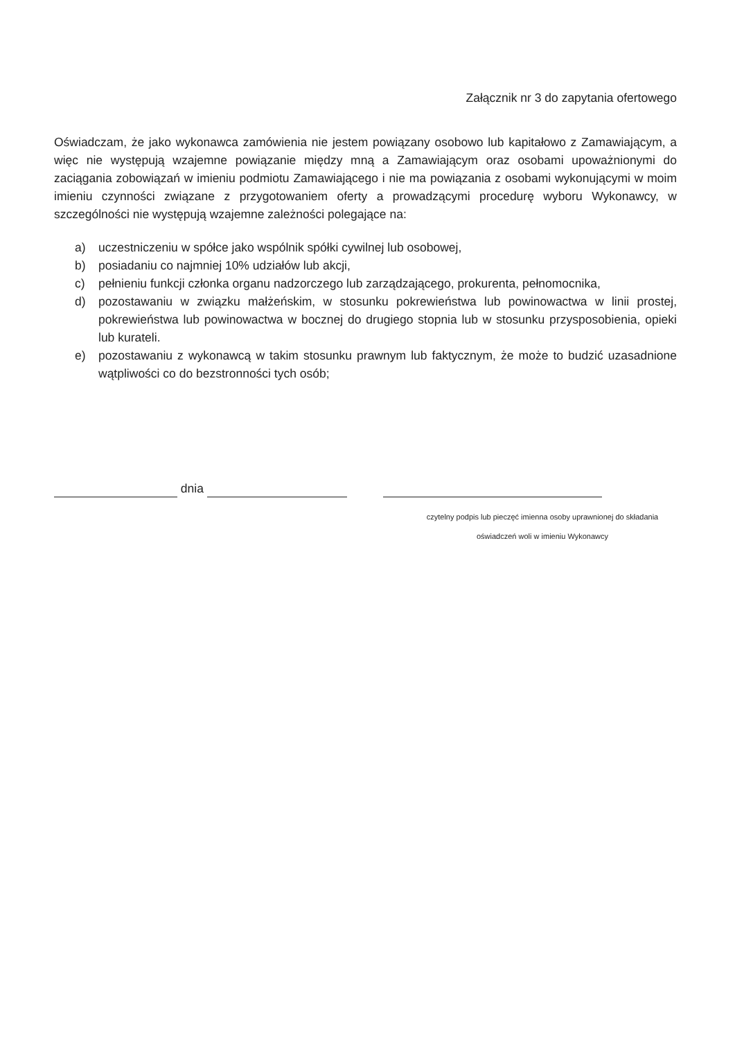Załącznik nr 3 do zapytania ofertowego
Oświadczam, że jako wykonawca zamówienia nie jestem powiązany osobowo lub kapitałowo z Zamawiającym, a więc nie występują wzajemne powiązanie między mną a Zamawiającym oraz osobami upoważnionymi do zaciągania zobowiązań w imieniu podmiotu Zamawiającego i nie ma powiązania z osobami wykonującymi w moim imieniu czynności związane z przygotowaniem oferty a prowadzącymi procedurę wyboru Wykonawcy, w szczególności nie występują wzajemne zależności polegające na:
a) uczestniczeniu w spółce jako wspólnik spółki cywilnej lub osobowej,
b) posiadaniu co najmniej 10% udziałów lub akcji,
c) pełnieniu funkcji członka organu nadzorczego lub zarządzającego, prokurenta, pełnomocnika,
d) pozostawaniu w związku małżeńskim, w stosunku pokrewieństwa lub powinowactwa w linii prostej, pokrewieństwa lub powinowactwa w bocznej do drugiego stopnia lub w stosunku przysposobienia, opieki lub kurateli.
e) pozostawaniu z wykonawcą w takim stosunku prawnym lub faktycznym, że może to budzić uzasadnione wątpliwości co do bezstronności tych osób;
dnia
czytelny podpis lub pieczęć imienna osoby uprawnionej do składania
oświadczeń woli w imieniu Wykonawcy